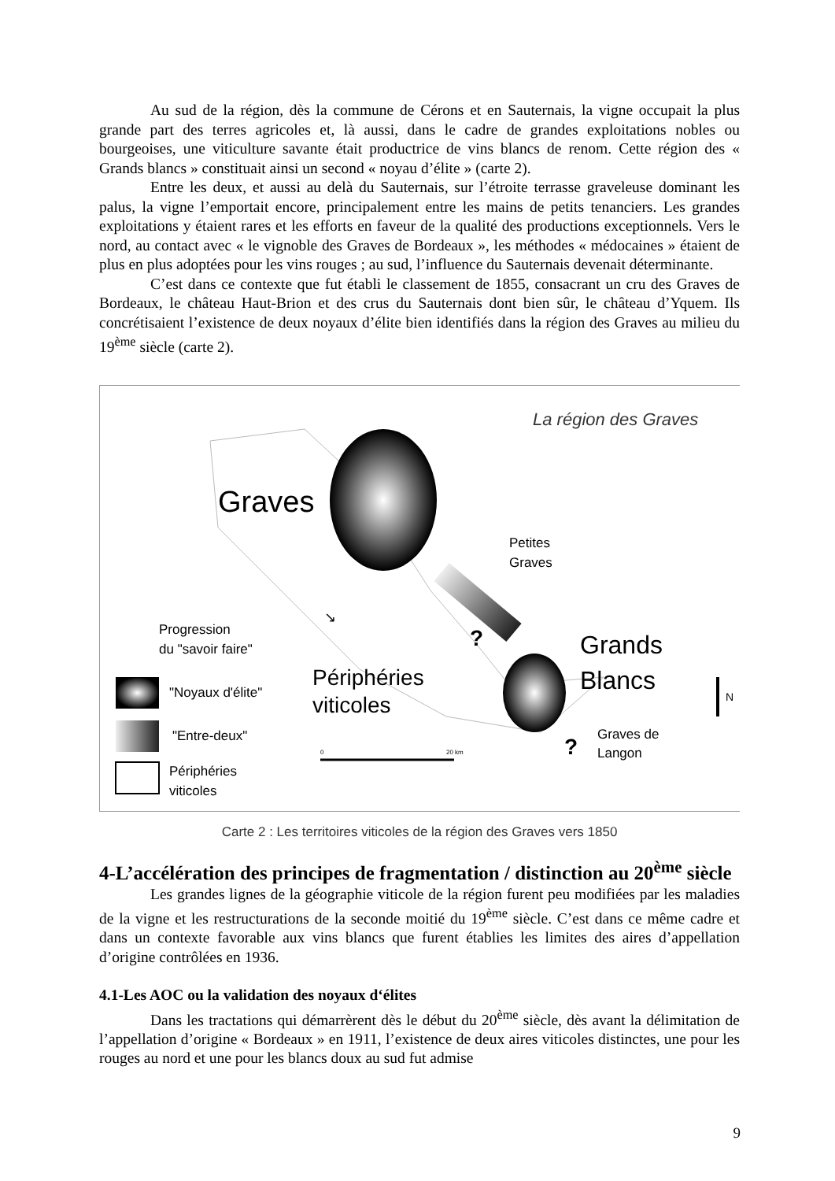Au sud de la région, dès la commune de Cérons et en Sauternais, la vigne occupait la plus grande part des terres agricoles et, là aussi, dans le cadre de grandes exploitations nobles ou bourgeoises, une viticulture savante était productrice de vins blancs de renom. Cette région des « Grands blancs » constituait ainsi un second « noyau d’élite » (carte 2).
Entre les deux, et aussi au delà du Sauternais, sur l’étroite terrasse graveleuse dominant les palus, la vigne l’emportait encore, principalement entre les mains de petits tenanciers. Les grandes exploitations y étaient rares et les efforts en faveur de la qualité des productions exceptionnels. Vers le nord, au contact avec « le vignoble des Graves de Bordeaux », les méthodes « médocaines » étaient de plus en plus adoptées pour les vins rouges ; au sud, l’influence du Sauternais devenait déterminante.
C’est dans ce contexte que fut établi le classement de 1855, consacrant un cru des Graves de Bordeaux, le château Haut-Brion et des crus du Sauternais dont bien sûr, le château d’Yquem. Ils concrétisaient l’existence de deux noyaux d’élite bien identifiés dans la région des Graves au milieu du 19<sup>ème</sup> siècle (carte 2).
La région des Graves
Graves
Petites
Graves
Grands
Blancs
Périphéries
viticoles
Graves de
Langon
?
?
N
↘
Progression
du "savoir faire"
"Noyaux d'élite"
"Entre-deux"
Périphéries
viticoles
0
20 km
Carte 2 : Les territoires viticoles de la région des Graves vers 1850
4-L’accélération des principes de fragmentation / distinction au 20<sup>ème</sup> siècle
Les grandes lignes de la géographie viticole de la région furent peu modifiées par les maladies de la vigne et les restructurations de la seconde moitié du 19<sup>ème</sup> siècle. C’est dans ce même cadre et dans un contexte favorable aux vins blancs que furent établies les limites des aires d’appellation d’origine contrôlées en 1936.
4.1-Les AOC ou la validation des noyaux d‘élites
Dans les tractations qui démarrèrent dès le début du 20<sup>ème</sup> siècle, dès avant la délimitation de l’appellation d’origine « Bordeaux » en 1911, l’existence de deux aires viticoles distinctes, une pour les rouges au nord et une pour les blancs doux au sud fut admise
9